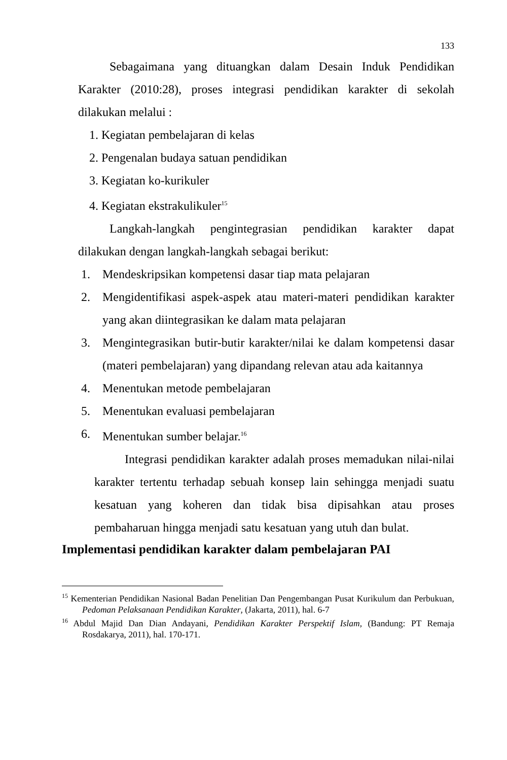133
Sebagaimana yang dituangkan dalam Desain Induk Pendidikan Karakter (2010:28), proses integrasi pendidikan karakter di sekolah dilakukan melalui :
1. Kegiatan pembelajaran di kelas
2. Pengenalan budaya satuan pendidikan
3. Kegiatan ko-kurikuler
4. Kegiatan ekstrakulikuler<sup>15</sup>
Langkah-langkah pengintegrasian pendidikan karakter dapat dilakukan dengan langkah-langkah sebagai berikut:
1. Mendeskripsikan kompetensi dasar tiap mata pelajaran
2. Mengidentifikasi aspek-aspek atau materi-materi pendidikan karakter yang akan diintegrasikan ke dalam mata pelajaran
3. Mengintegrasikan butir-butir karakter/nilai ke dalam kompetensi dasar (materi pembelajaran) yang dipandang relevan atau ada kaitannya
4. Menentukan metode pembelajaran
5. Menentukan evaluasi pembelajaran
6. Menentukan sumber belajar.<sup>16</sup>
Integrasi pendidikan karakter adalah proses memadukan nilai-nilai karakter tertentu terhadap sebuah konsep lain sehingga menjadi suatu kesatuan yang koheren dan tidak bisa dipisahkan atau proses pembaharuan hingga menjadi satu kesatuan yang utuh dan bulat.
Implementasi pendidikan karakter dalam pembelajaran PAI
<sup>15</sup> Kementerian Pendidikan Nasional Badan Penelitian Dan Pengembangan Pusat Kurikulum dan Perbukuan, Pedoman Pelaksanaan Pendidikan Karakter, (Jakarta, 2011), hal. 6-7
<sup>16</sup> Abdul Majid Dan Dian Andayani, Pendidikan Karakter Perspektif Islam, (Bandung: PT Remaja Rosdakarya, 2011), hal. 170-171.